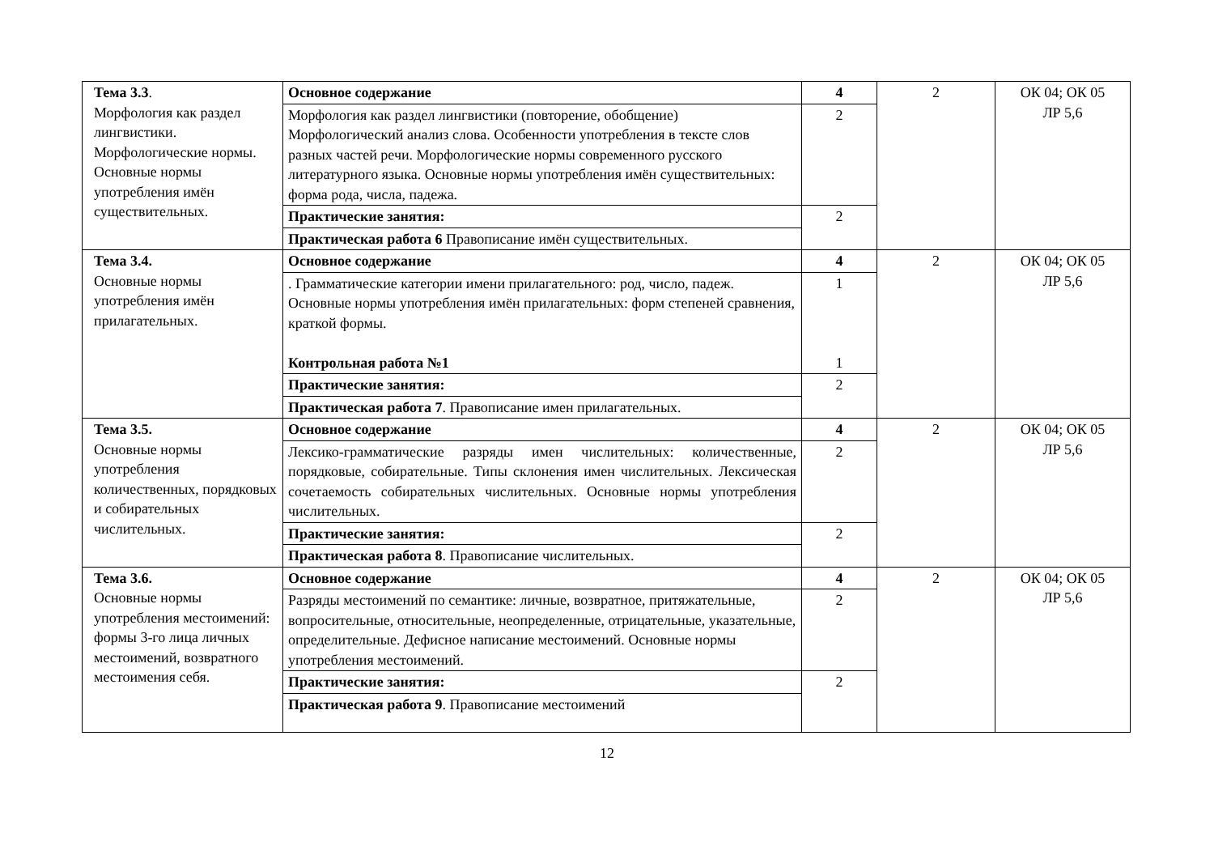| Тема 3.3 . Морфология как раздел лингвистики. Морфологические нормы. Основные нормы употребления имён существительных. | Основное содержание | 4 | 2 | ОК 04; ОК 05 ЛР 5,6 |
| | Морфология как раздел лингвистики (повторение, обобщение) Морфологический анализ слова. Особенности употребления в тексте слов разных частей речи. Морфологические нормы современного русского литературного языка. Основные нормы употребления имён существительных: форма рода, числа, падежа. | 2 | | |
| | Практические занятия: | 2 | | |
| | Практическая работа 6 Правописание имён существительных. | | | |
| Тема 3.4. Основные нормы употребления имён прилагательных. | Основное содержание | 4 | 2 | ОК 04; ОК 05 ЛР 5,6 |
| | . Грамматические категории имени прилагательного: род, число, падеж. Основные нормы употребления имён прилагательных: форм степеней сравнения, краткой формы. Контрольная работа №1 | 1 1 | | |
| | Практические занятия: | 2 | | |
| | Практическая работа 7 . Правописание имен прилагательных. | | | |
| Тема 3.5. Основные нормы употребления количественных, порядковых и собирательных числительных. | Основное содержание | 4 | 2 | ОК 04; ОК 05 ЛР 5,6 |
| | Лексико-грамматические разряды имен числительных: количественные, порядковые, собирательные. Типы склонения имен числительных. Лексическая сочетаемость собирательных числительных. Основные нормы употребления числительных. | 2 | | |
| | Практические занятия: | 2 | | |
| | Практическая работа 8 . Правописание числительных. | | | |
| Тема 3.6. Основные нормы употребления местоимений: формы 3-го лица личных местоимений, возвратного местоимения себя. | Основное содержание | 4 | 2 | ОК 04; ОК 05 ЛР 5,6 |
| | Разряды местоимений по семантике: личные, возвратное, притяжательные, вопросительные, относительные, неопределенные, отрицательные, указательные, определительные. Дефисное написание местоимений. Основные нормы употребления местоимений. | 2 | | |
| | Практические занятия: | 2 | | |
| | Практическая работа 9 . Правописание местоимений | | | |
12